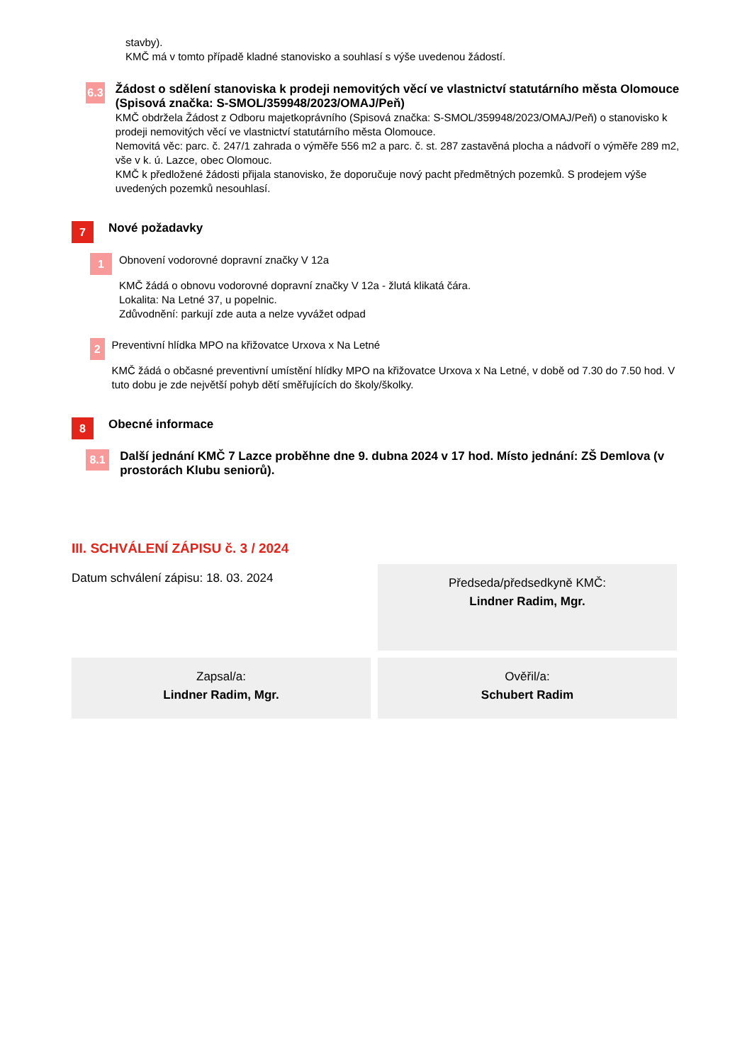stavby).
KMČ má v tomto případě kladné stanovisko a souhlasí s výše uvedenou žádostí.
6.3
Žádost o sdělení stanoviska k prodeji nemovitých věcí ve vlastnictví statutárního města Olomouce (Spisová značka: S-SMOL/359948/2023/OMAJ/Peň)
KMČ obdržela Žádost z Odboru majetkoprávního (Spisová značka: S-SMOL/359948/2023/OMAJ/Peň) o stanovisko k prodeji nemovitých věcí ve vlastnictví statutárního města Olomouce.
Nemovitá věc: parc. č. 247/1 zahrada o výměře 556 m2 a parc. č. st. 287 zastavěná plocha a nádvoří o výměře 289 m2, vše v k. ú. Lazce, obec Olomouc.
KMČ k předložené žádosti přijala stanovisko, že doporučuje nový pacht předmětných pozemků. S prodejem výše uvedených pozemků nesouhlasí.
7
Nové požadavky
1
Obnovení vodorovné dopravní značky V 12a
KMČ žádá o obnovu vodorovné dopravní značky V 12a - žlutá klikatá čára.
Lokalita: Na Letné 37, u popelnic.
Zdůvodnění: parkují zde auta a nelze vyvážet odpad
2
Preventivní hlídka MPO na křižovatce Urxova x Na Letné
KMČ žádá o občasné preventivní umístění hlídky MPO na křižovatce Urxova x Na Letné, v době od 7.30 do 7.50 hod. V tuto dobu je zde největší pohyb dětí směřujících do školy/školky.
8
Obecné informace
8.1
Další jednání KMČ 7 Lazce proběhne dne 9. dubna 2024 v 17 hod. Místo jednání: ZŠ Demlova (v prostorách Klubu seniorů).
III. SCHVÁLENÍ ZÁPISU č. 3 / 2024
Datum schválení zápisu: 18. 03. 2024
Předseda/předsedkyně KMČ:
Lindner Radim, Mgr.
Zapsal/a:
Lindner Radim, Mgr.
Ověřil/a:
Schubert Radim